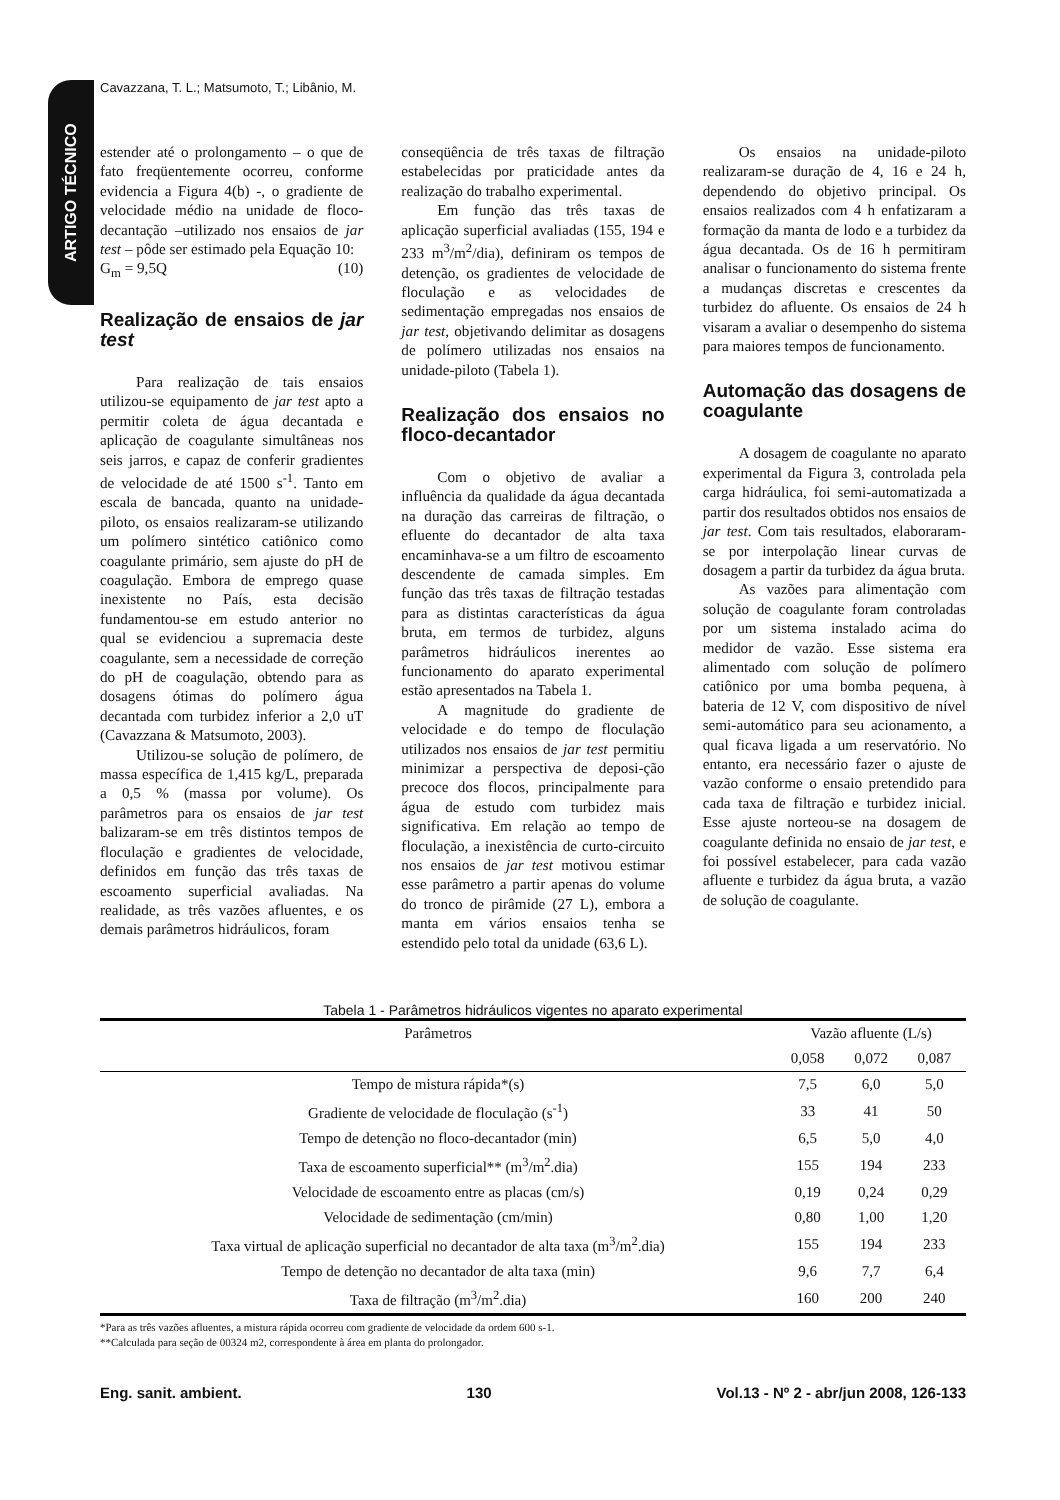ARTIGO TÉCNICO
Cavazzana, T. L.; Matsumoto, T.; Libânio, M.
estender até o prolongamento – o que de fato freqüentemente ocorreu, conforme evidencia a Figura 4(b) -, o gradiente de velocidade médio na unidade de floco-decantação –utilizado nos ensaios de jar test – pôde ser estimado pela Equação 10:
G<sub>m</sub> = 9,5Q (10)
Realização de ensaios de jar test
Para realização de tais ensaios utilizou-se equipamento de jar test apto a permitir coleta de água decantada e aplicação de coagulante simultâneas nos seis jarros, e capaz de conferir gradientes de velocidade de até 1500 s<sup>-1</sup>. Tanto em escala de bancada, quanto na unidade-piloto, os ensaios realizaram-se utilizando um polímero sintético catiônico como coagulante primário, sem ajuste do pH de coagulação. Embora de emprego quase inexistente no País, esta decisão fundamentou-se em estudo anterior no qual se evidenciou a supremacia deste coagulante, sem a necessidade de correção do pH de coagulação, obtendo para as dosagens ótimas do polímero água decantada com turbidez inferior a 2,0 uT (Cavazzana & Matsumoto, 2003).
Utilizou-se solução de polímero, de massa específica de 1,415 kg/L, preparada a 0,5 % (massa por volume). Os parâmetros para os ensaios de jar test balizaram-se em três distintos tempos de floculação e gradientes de velocidade, definidos em função das três taxas de escoamento superficial avaliadas. Na realidade, as três vazões afluentes, e os demais parâmetros hidráulicos, foram
conseqüência de três taxas de filtração estabelecidas por praticidade antes da realização do trabalho experimental.
Em função das três taxas de aplicação superficial avaliadas (155, 194 e 233 m<sup>3</sup>/m<sup>2</sup>/dia), definiram os tempos de detenção, os gradientes de velocidade de floculação e as velocidades de sedimentação empregadas nos ensaios de jar test, objetivando delimitar as dosagens de polímero utilizadas nos ensaios na unidade-piloto (Tabela 1).
Realização dos ensaios no floco-decantador
Com o objetivo de avaliar a influência da qualidade da água decantada na duração das carreiras de filtração, o efluente do decantador de alta taxa encaminhava-se a um filtro de escoamento descendente de camada simples. Em função das três taxas de filtração testadas para as distintas características da água bruta, em termos de turbidez, alguns parâmetros hidráulicos inerentes ao funcionamento do aparato experimental estão apresentados na Tabela 1.
A magnitude do gradiente de velocidade e do tempo de floculação utilizados nos ensaios de jar test permitiu minimizar a perspectiva de deposi-ção precoce dos flocos, principalmente para água de estudo com turbidez mais significativa. Em relação ao tempo de floculação, a inexistência de curto-circuito nos ensaios de jar test motivou estimar esse parâmetro a partir apenas do volume do tronco de pirâmide (27 L), embora a manta em vários ensaios tenha se estendido pelo total da unidade (63,6 L).
Os ensaios na unidade-piloto realizaram-se duração de 4, 16 e 24 h, dependendo do objetivo principal. Os ensaios realizados com 4 h enfatizaram a formação da manta de lodo e a turbidez da água decantada. Os de 16 h permitiram analisar o funcionamento do sistema frente a mudanças discretas e crescentes da turbidez do afluente. Os ensaios de 24 h visaram a avaliar o desempenho do sistema para maiores tempos de funcionamento.
Automação das dosagens de coagulante
A dosagem de coagulante no aparato experimental da Figura 3, controlada pela carga hidráulica, foi semi-automatizada a partir dos resultados obtidos nos ensaios de jar test. Com tais resultados, elaboraram-se por interpolação linear curvas de dosagem a partir da turbidez da água bruta.
As vazões para alimentação com solução de coagulante foram controladas por um sistema instalado acima do medidor de vazão. Esse sistema era alimentado com solução de polímero catiônico por uma bomba pequena, à bateria de 12 V, com dispositivo de nível semi-automático para seu acionamento, a qual ficava ligada a um reservatório. No entanto, era necessário fazer o ajuste de vazão conforme o ensaio pretendido para cada taxa de filtração e turbidez inicial. Esse ajuste norteou-se na dosagem de coagulante definida no ensaio de jar test, e foi possível estabelecer, para cada vazão afluente e turbidez da água bruta, a vazão de solução de coagulante.
Tabela 1 - Parâmetros hidráulicos vigentes no aparato experimental
| Parâmetros | Vazão afluente (L/s) | | |
| --- | --- | --- | --- |
| | 0,058 | 0,072 | 0,087 |
| Tempo de mistura rápida*(s) | 7,5 | 6,0 | 5,0 |
| Gradiente de velocidade de floculação (s<sup>-1</sup>) | 33 | 41 | 50 |
| Tempo de detenção no floco-decantador (min) | 6,5 | 5,0 | 4,0 |
| Taxa de escoamento superficial** (m<sup>3</sup>/m<sup>2</sup>.dia) | 155 | 194 | 233 |
| Velocidade de escoamento entre as placas (cm/s) | 0,19 | 0,24 | 0,29 |
| Velocidade de sedimentação (cm/min) | 0,80 | 1,00 | 1,20 |
| Taxa virtual de aplicação superficial no decantador de alta taxa (m<sup>3</sup>/m<sup>2</sup>.dia) | 155 | 194 | 233 |
| Tempo de detenção no decantador de alta taxa (min) | 9,6 | 7,7 | 6,4 |
| Taxa de filtração (m<sup>3</sup>/m<sup>2</sup>.dia) | 160 | 200 | 240 |
*Para as três vazões afluentes, a mistura rápida ocorreu com gradiente de velocidade da ordem 600 s-1.
**Calculada para seção de 00324 m2, correspondente à área em planta do prolongador.
Eng. sanit. ambient. 130 Vol.13 - Nº 2 - abr/jun 2008, 126-133